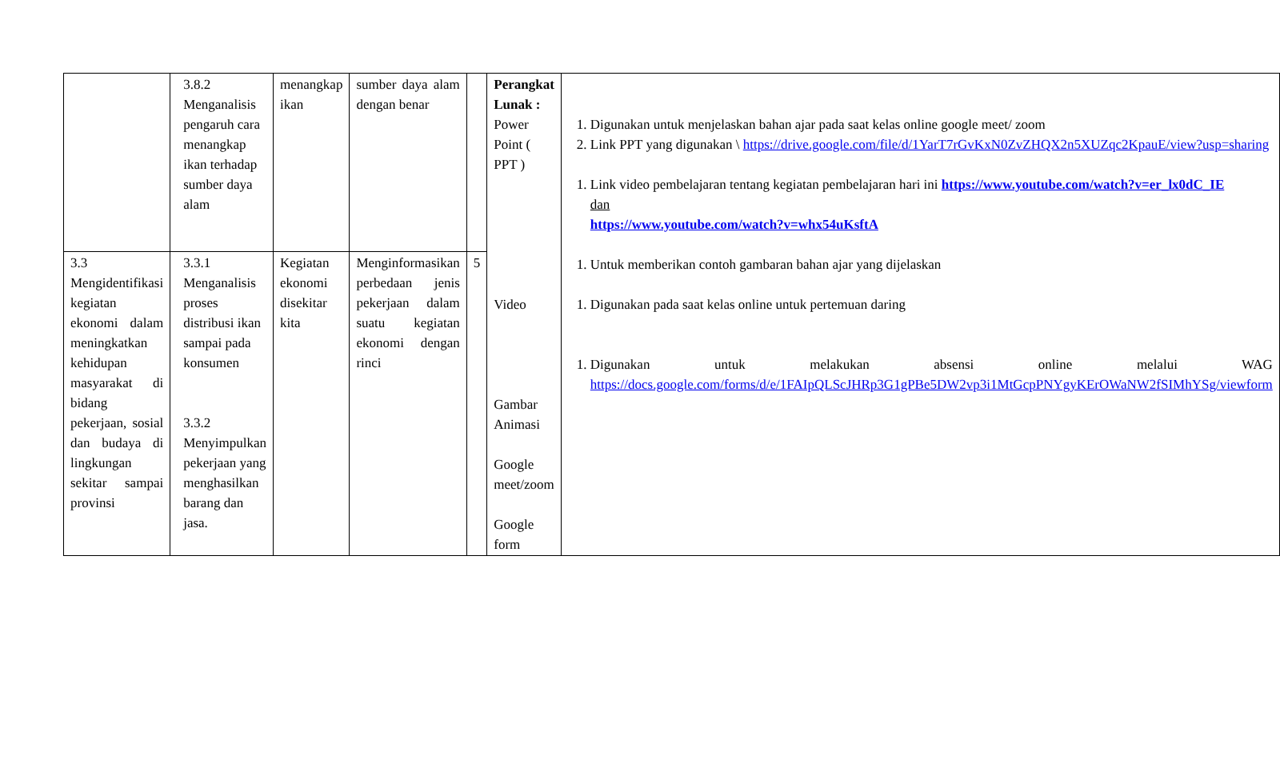| | 3.8.2 Menganalisis pengaruh cara menangkap ikan terhadap sumber daya alam | menangkap ikan | sumber daya alam dengan benar | | Perangkat Lunak : Power Point ( PPT ) Video Gambar Animasi Google meet/zoom Google form | 1. Digunakan untuk menjelaskan bahan ajar pada saat kelas online google meet/ zoom 2. Link PPT yang digunakan \ https://drive.google.com/file/d/1YarT7rGvKxN0ZvZHQX2n5XUZqc2KpauE/view?usp=sharing 1. Link video pembelajaran tentang kegiatan pembelajaran hari ini https://www.youtube.com/watch?v=er_lx0dC_IE dan https://www.youtube.com/watch?v=whx54uKsftA 1. Untuk memberikan contoh gambaran bahan ajar yang dijelaskan 1. Digunakan pada saat kelas online untuk pertemuan daring 1. Digunakan untuk melakukan absensi online melalui WAG https://docs.google.com/forms/d/e/1FAIpQLScJHRp3G1gPBe5DW2vp3i1MtGcpPNYgyKErOWaNW2fSIMhYSg/viewform |
| 3.3 Mengidentifikasi kegiatan ekonomi dalam meningkatkan kehidupan masyarakat di bidang pekerjaan, sosial dan budaya di lingkungan sekitar sampai provinsi | 3.3.1 Menganalisis proses distribusi ikan sampai pada konsumen 3.3.2 Menyimpulkan pekerjaan yang menghasilkan barang dan jasa. | Kegiatan ekonomi disekitar kita | Menginformasikan perbedaan jenis pekerjaan dalam suatu kegiatan ekonomi dengan rinci | 5 | | |